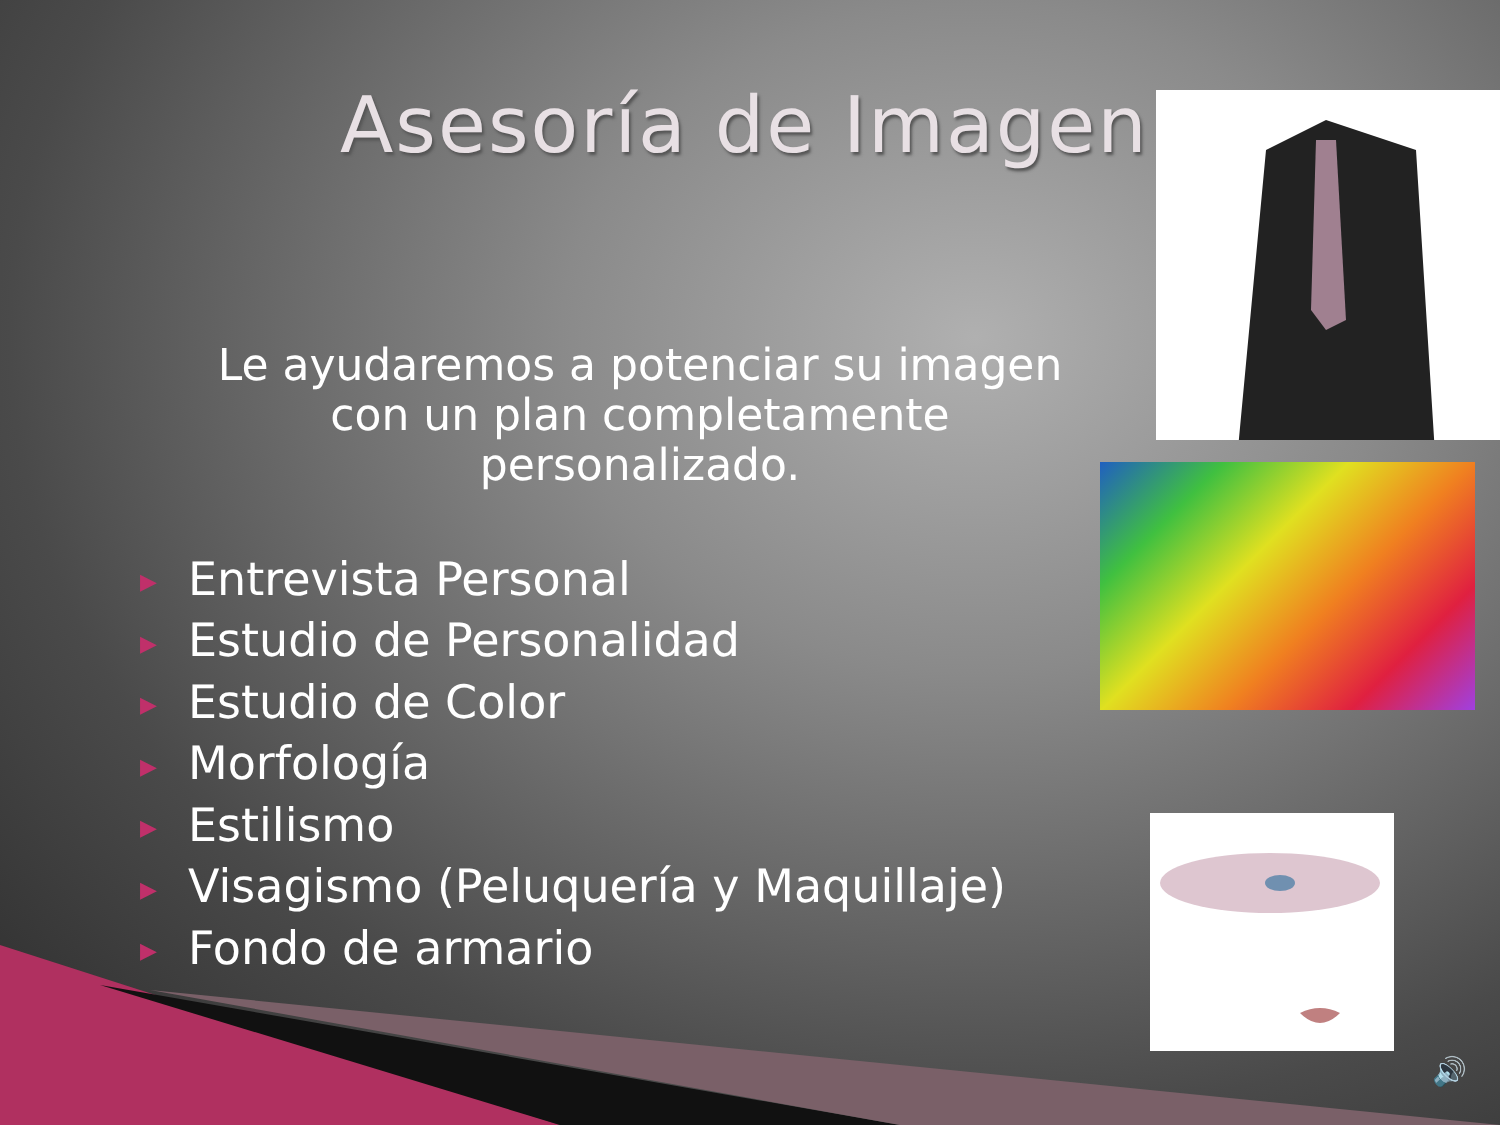Asesoría de Imagen
Le ayudaremos a potenciar su imagen con un plan completamente personalizado.
▶ Entrevista Personal
▶ Estudio de Personalidad
▶ Estudio de Color
▶ Morfología
▶ Estilismo
▶ Visagismo (Peluquería y Maquillaje)
▶ Fondo de armario
🔊